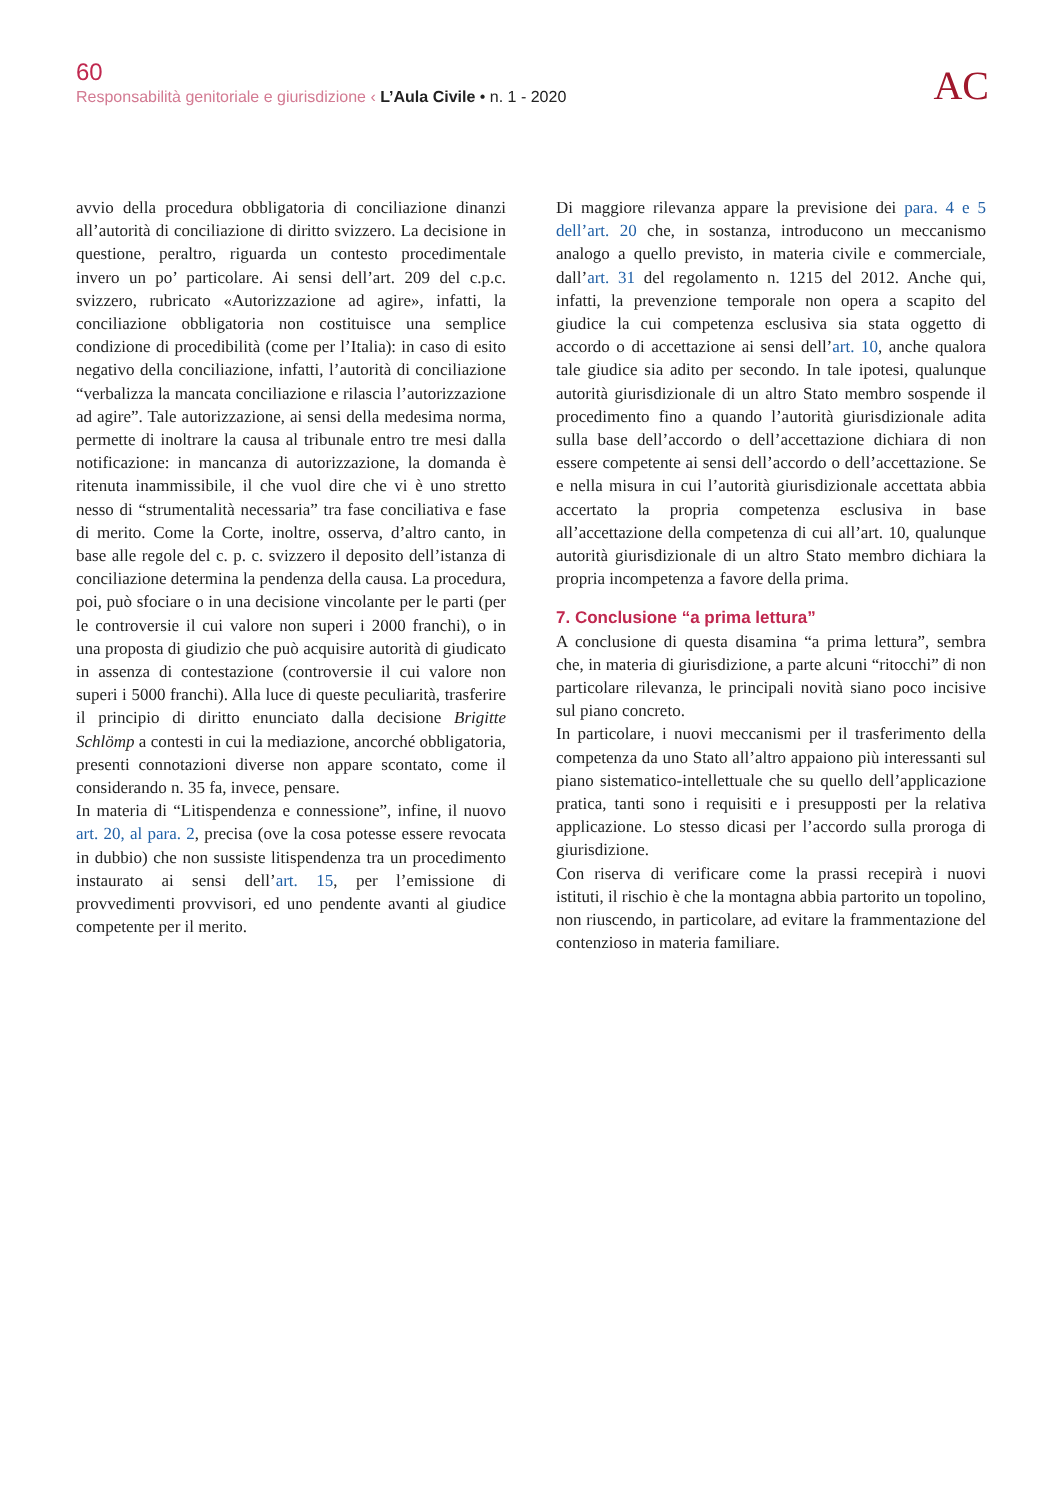60
Responsabilità genitoriale e giurisdizione ‹ L’Aula Civile • n. 1 - 2020
AC
avvio della procedura obbligatoria di conciliazione dinanzi all’autorità di conciliazione di diritto svizzero. La decisione in questione, peraltro, riguarda un contesto procedimentale invero un po’ particolare. Ai sensi dell’art. 209 del c.p.c. svizzero, rubricato «Autorizzazione ad agire», infatti, la conciliazione obbligatoria non costituisce una semplice condizione di procedibilità (come per l’Italia): in caso di esito negativo della conciliazione, infatti, l’autorità di conciliazione “verbalizza la mancata conciliazione e rilascia l’autorizzazione ad agire”. Tale autorizzazione, ai sensi della medesima norma, permette di inoltrare la causa al tribunale entro tre mesi dalla notificazione: in mancanza di autorizzazione, la domanda è ritenuta inammissibile, il che vuol dire che vi è uno stretto nesso di “strumentalità necessaria” tra fase conciliativa e fase di merito. Come la Corte, inoltre, osserva, d’altro canto, in base alle regole del c. p. c. svizzero il deposito dell’istanza di conciliazione determina la pendenza della causa. La procedura, poi, può sfociare o in una decisione vincolante per le parti (per le controversie il cui valore non superi i 2000 franchi), o in una proposta di giudizio che può acquisire autorità di giudicato in assenza di contestazione (controversie il cui valore non superi i 5000 franchi). Alla luce di queste peculiarità, trasferire il principio di diritto enunciato dalla decisione Brigitte Schlömp a contesti in cui la mediazione, ancorché obbligatoria, presenti connotazioni diverse non appare scontato, come il considerando n. 35 fa, invece, pensare.
In materia di “Litispendenza e connessione”, infine, il nuovo art. 20, al para. 2, precisa (ove la cosa potesse essere revocata in dubbio) che non sussiste litispendenza tra un procedimento instaurato ai sensi dell’art. 15, per l’emissione di provvedimenti provvisori, ed uno pendente avanti al giudice competente per il merito.
Di maggiore rilevanza appare la previsione dei para. 4 e 5 dell’art. 20 che, in sostanza, introducono un meccanismo analogo a quello previsto, in materia civile e commerciale, dall’art. 31 del regolamento n. 1215 del 2012. Anche qui, infatti, la prevenzione temporale non opera a scapito del giudice la cui competenza esclusiva sia stata oggetto di accordo o di accettazione ai sensi dell’art. 10, anche qualora tale giudice sia adito per secondo. In tale ipotesi, qualunque autorità giurisdizionale di un altro Stato membro sospende il procedimento fino a quando l’autorità giurisdizionale adita sulla base dell’accordo o dell’accettazione dichiara di non essere competente ai sensi dell’accordo o dell’accettazione. Se e nella misura in cui l’autorità giurisdizionale accettata abbia accertato la propria competenza esclusiva in base all’accettazione della competenza di cui all’art. 10, qualunque autorità giurisdizionale di un altro Stato membro dichiara la propria incompetenza a favore della prima.
7. Conclusione “a prima lettura”
A conclusione di questa disamina “a prima lettura”, sembra che, in materia di giurisdizione, a parte alcuni “ritocchi” di non particolare rilevanza, le principali novità siano poco incisive sul piano concreto.
In particolare, i nuovi meccanismi per il trasferimento della competenza da uno Stato all’altro appaiono più interessanti sul piano sistematico-intellettuale che su quello dell’applicazione pratica, tanti sono i requisiti e i presupposti per la relativa applicazione. Lo stesso dicasi per l’accordo sulla proroga di giurisdizione.
Con riserva di verificare come la prassi recepirà i nuovi istituti, il rischio è che la montagna abbia partorito un topolino, non riuscendo, in particolare, ad evitare la frammentazione del contenzioso in materia familiare.